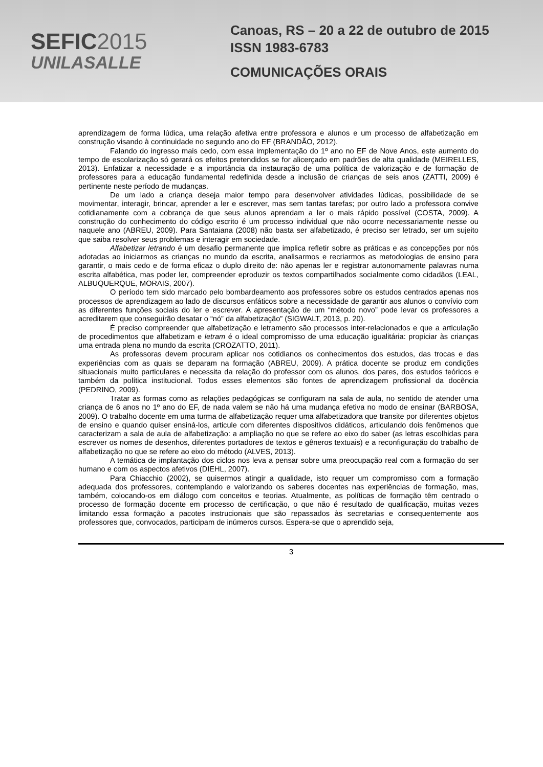SEFIC2015
UNILASALLE
Canoas, RS – 20 a 22 de outubro de 2015
ISSN 1983-6783
COMUNICAÇÕES ORAIS
aprendizagem de forma lúdica, uma relação afetiva entre professora e alunos e um processo de alfabetização em construção visando à continuidade no segundo ano do EF (BRANDÃO, 2012).
Falando do ingresso mais cedo, com essa implementação do 1º ano no EF de Nove Anos, este aumento do tempo de escolarização só gerará os efeitos pretendidos se for alicerçado em padrões de alta qualidade (MEIRELLES, 2013). Enfatizar a necessidade e a importância da instauração de uma política de valorização e de formação de professores para a educação fundamental redefinida desde a inclusão de crianças de seis anos (ZATTI, 2009) é pertinente neste período de mudanças.
De um lado a criança deseja maior tempo para desenvolver atividades lúdicas, possibilidade de se movimentar, interagir, brincar, aprender a ler e escrever, mas sem tantas tarefas; por outro lado a professora convive cotidianamente com a cobrança de que seus alunos aprendam a ler o mais rápido possível (COSTA, 2009). A construção do conhecimento do código escrito é um processo individual que não ocorre necessariamente nesse ou naquele ano (ABREU, 2009). Para Santaiana (2008) não basta ser alfabetizado, é preciso ser letrado, ser um sujeito que saiba resolver seus problemas e interagir em sociedade.
Alfabetizar letrando é um desafio permanente que implica refletir sobre as práticas e as concepções por nós adotadas ao iniciarmos as crianças no mundo da escrita, analisarmos e recriarmos as metodologias de ensino para garantir, o mais cedo e de forma eficaz o duplo direito de: não apenas ler e registrar autonomamente palavras numa escrita alfabética, mas poder ler, compreender eproduzir os textos compartilhados socialmente como cidadãos (LEAL, ALBUQUERQUE, MORAIS, 2007).
O período tem sido marcado pelo bombardeamento aos professores sobre os estudos centrados apenas nos processos de aprendizagem ao lado de discursos enfáticos sobre a necessidade de garantir aos alunos o convívio com as diferentes funções sociais do ler e escrever. A apresentação de um “método novo” pode levar os professores a acreditarem que conseguirão desatar o “nó” da alfabetização” (SIGWALT, 2013, p. 20).
É preciso compreender que alfabetização e letramento são processos inter-relacionados e que a articulação de procedimentos que alfabetizam e letram é o ideal compromisso de uma educação igualitária: propiciar às crianças uma entrada plena no mundo da escrita (CROZATTO, 2011).
As professoras devem procuram aplicar nos cotidianos os conhecimentos dos estudos, das trocas e das experiências com as quais se deparam na formação (ABREU, 2009). A prática docente se produz em condições situacionais muito particulares e necessita da relação do professor com os alunos, dos pares, dos estudos teóricos e também da política institucional. Todos esses elementos são fontes de aprendizagem profissional da docência (PEDRINO, 2009).
Tratar as formas como as relações pedagógicas se configuram na sala de aula, no sentido de atender uma criança de 6 anos no 1º ano do EF, de nada valem se não há uma mudança efetiva no modo de ensinar (BARBOSA, 2009). O trabalho docente em uma turma de alfabetização requer uma alfabetizadora que transite por diferentes objetos de ensino e quando quiser ensiná-los, articule com diferentes dispositivos didáticos, articulando dois fenômenos que caracterizam a sala de aula de alfabetização: a ampliação no que se refere ao eixo do saber (as letras escolhidas para escrever os nomes de desenhos, diferentes portadores de textos e gêneros textuais) e a reconfiguração do trabalho de alfabetização no que se refere ao eixo do método (ALVES, 2013).
A temática de implantação dos ciclos nos leva a pensar sobre uma preocupação real com a formação do ser humano e com os aspectos afetivos (DIEHL, 2007).
Para Chiacchio (2002), se quisermos atingir a qualidade, isto requer um compromisso com a formação adequada dos professores, contemplando e valorizando os saberes docentes nas experiências de formação, mas, também, colocando-os em diálogo com conceitos e teorias. Atualmente, as políticas de formação têm centrado o processo de formação docente em processo de certificação, o que não é resultado de qualificação, muitas vezes limitando essa formação a pacotes instrucionais que são repassados às secretarias e consequentemente aos professores que, convocados, participam de inúmeros cursos. Espera-se que o aprendido seja,
3